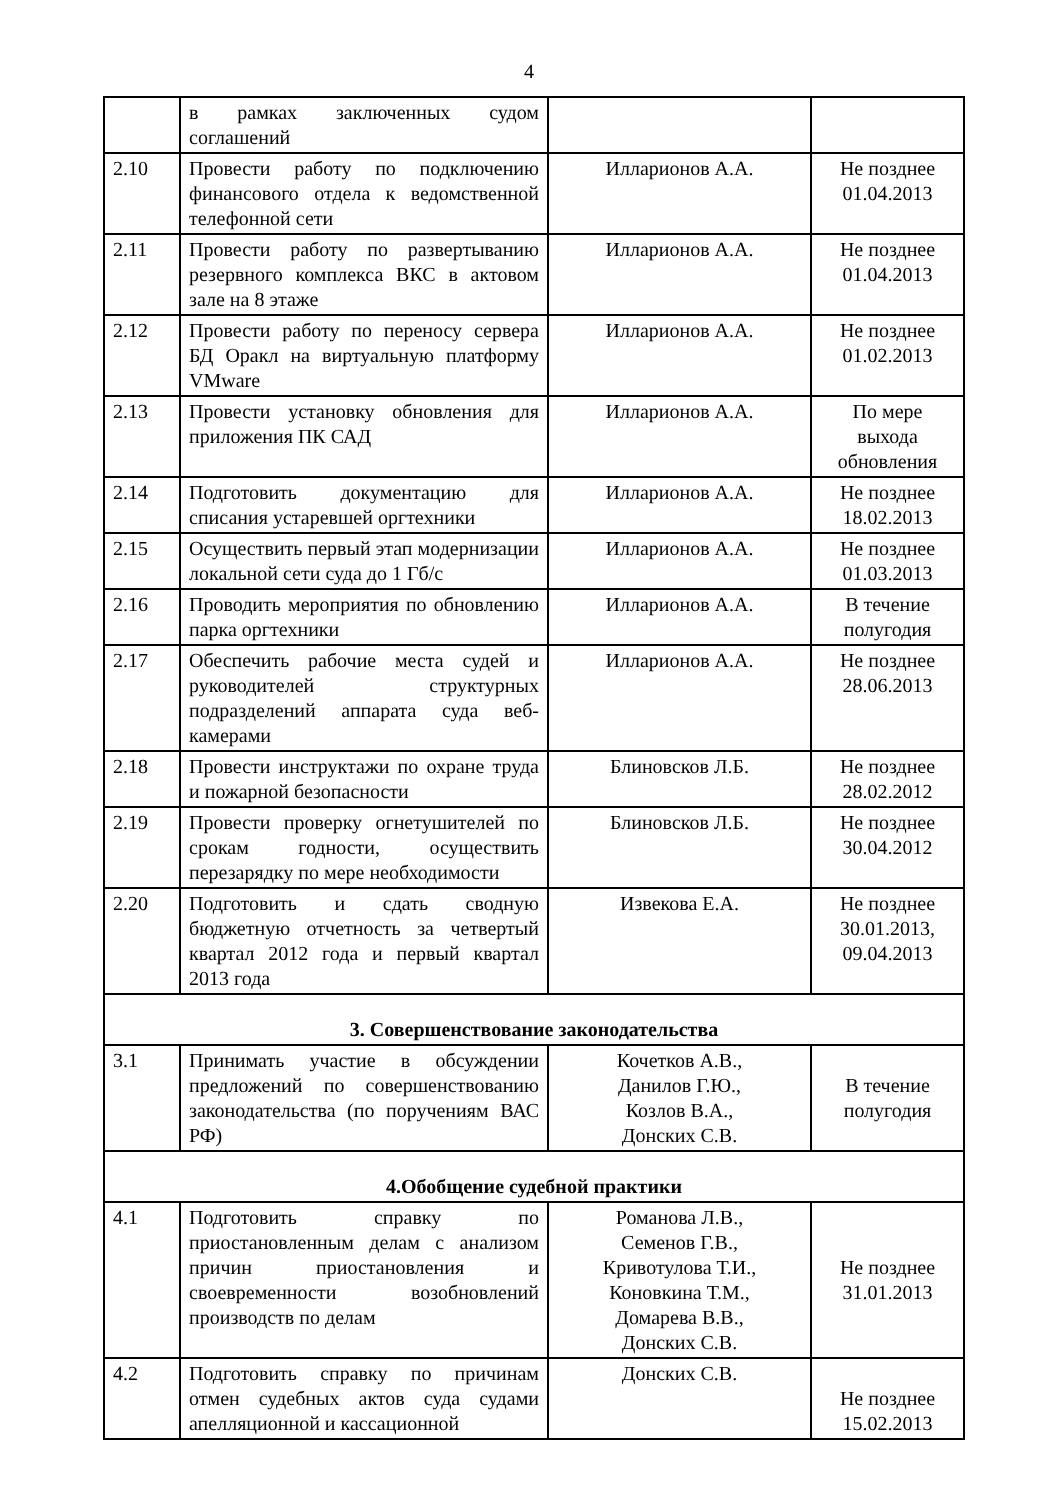4
| | в рамках заключенных судом соглашений | | |
| 2.10 | Провести работу по подключению финансового отдела к ведомственной телефонной сети | Илларионов А.А. | Не позднее 01.04.2013 |
| 2.11 | Провести работу по развертыванию резервного комплекса ВКС в актовом зале на 8 этаже | Илларионов А.А. | Не позднее 01.04.2013 |
| 2.12 | Провести работу по переносу сервера БД Оракл на виртуальную платформу VMware | Илларионов А.А. | Не позднее 01.02.2013 |
| 2.13 | Провести установку обновления для приложения ПК САД | Илларионов А.А. | По мере выхода обновления |
| 2.14 | Подготовить документацию для списания устаревшей оргтехники | Илларионов А.А. | Не позднее 18.02.2013 |
| 2.15 | Осуществить первый этап модернизации локальной сети суда до 1 Гб/с | Илларионов А.А. | Не позднее 01.03.2013 |
| 2.16 | Проводить мероприятия по обновлению парка оргтехники | Илларионов А.А. | В течение полугодия |
| 2.17 | Обеспечить рабочие места судей и руководителей структурных подразделений аппарата суда веб-камерами | Илларионов А.А. | Не позднее 28.06.2013 |
| 2.18 | Провести инструктажи по охране труда и пожарной безопасности | Блиновсков Л.Б. | Не позднее 28.02.2012 |
| 2.19 | Провести проверку огнетушителей по срокам годности, осуществить перезарядку по мере необходимости | Блиновсков Л.Б. | Не позднее 30.04.2012 |
| 2.20 | Подготовить и сдать сводную бюджетную отчетность за четвертый квартал 2012 года и первый квартал 2013 года | Извекова Е.А. | Не позднее 30.01.2013, 09.04.2013 |
| 3. Совершенствование законодательства | | | |
| 3.1 | Принимать участие в обсуждении предложений по совершенствованию законодательства (по поручениям ВАС РФ) | Кочетков А.В., Данилов Г.Ю., Козлов В.А., Донских С.В. | В течение полугодия |
| 4.Обобщение судебной практики | | | |
| 4.1 | Подготовить справку по приостановленным делам с анализом причин приостановления и своевременности возобновлений производств по делам | Романова Л.В., Семенов Г.В., Кривотулова Т.И., Коновкина Т.М., Домарева В.В., Донских С.В. | Не позднее 31.01.2013 |
| 4.2 | Подготовить справку по причинам отмен судебных актов суда судами апелляционной и кассационной | Донских С.В. | Не позднее 15.02.2013 |